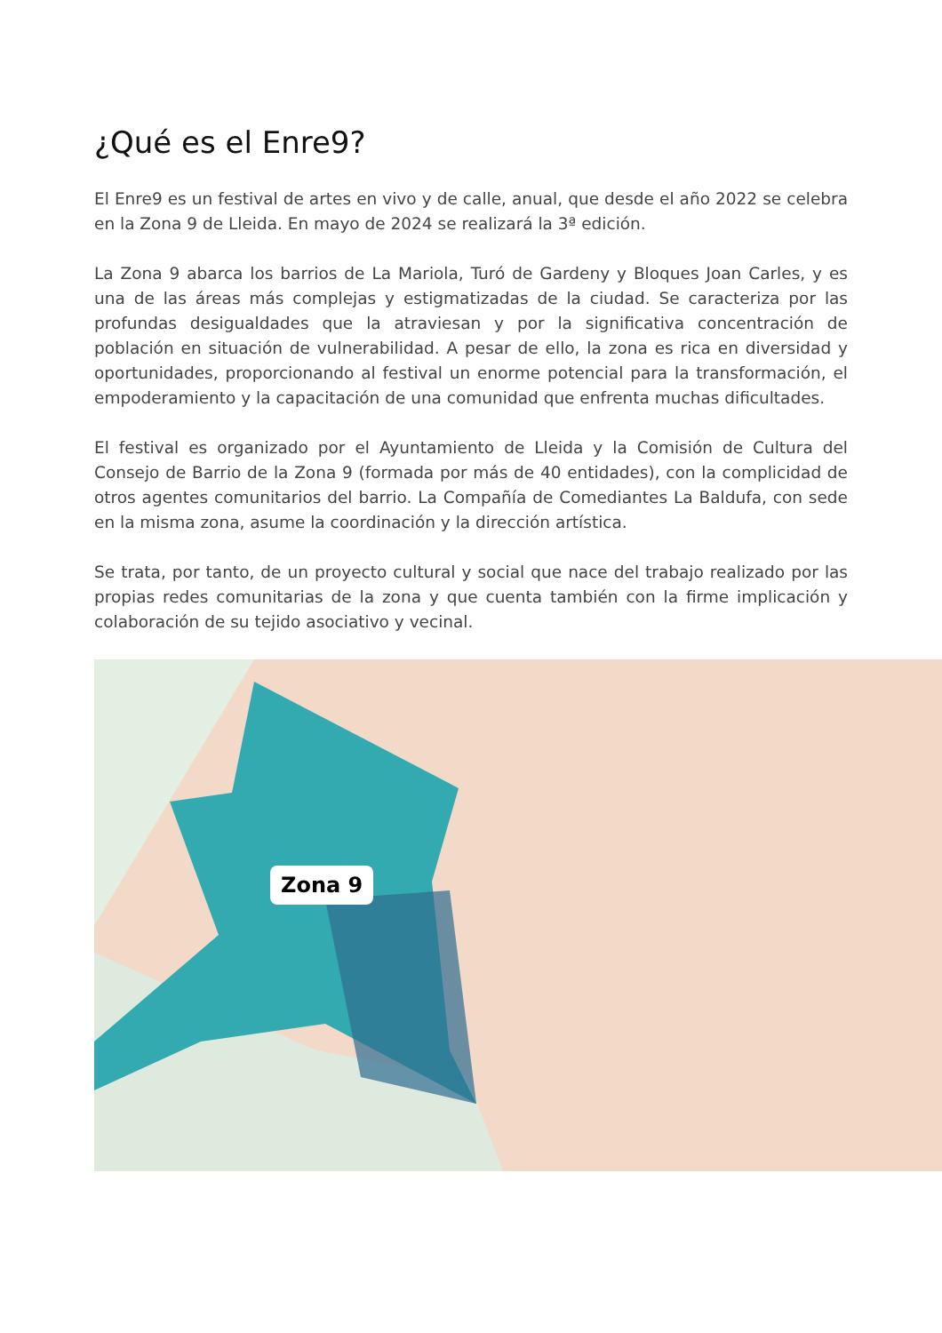¿Qué es el Enre9?
El Enre9 es un festival de artes en vivo y de calle, anual, que desde el año 2022 se celebra en la Zona 9 de Lleida. En mayo de 2024 se realizará la 3ª edición.
La Zona 9 abarca los barrios de La Mariola, Turó de Gardeny y Bloques Joan Carles, y es una de las áreas más complejas y estigmatizadas de la ciudad. Se caracteriza por las profundas desigualdades que la atraviesan y por la significativa concentración de población en situación de vulnerabilidad. A pesar de ello, la zona es rica en diversidad y oportunidades, proporcionando al festival un enorme potencial para la transformación, el empoderamiento y la capacitación de una comunidad que enfrenta muchas dificultades.
El festival es organizado por el Ayuntamiento de Lleida y la Comisión de Cultura del Consejo de Barrio de la Zona 9 (formada por más de 40 entidades), con la complicidad de otros agentes comunitarios del barrio. La Compañía de Comediantes La Baldufa, con sede en la misma zona, asume la coordinación y la dirección artística.
Se trata, por tanto, de un proyecto cultural y social que nace del trabajo realizado por las propias redes comunitarias de la zona y que cuenta también con la firme implicación y colaboración de su tejido asociativo y vecinal.
Zona 9